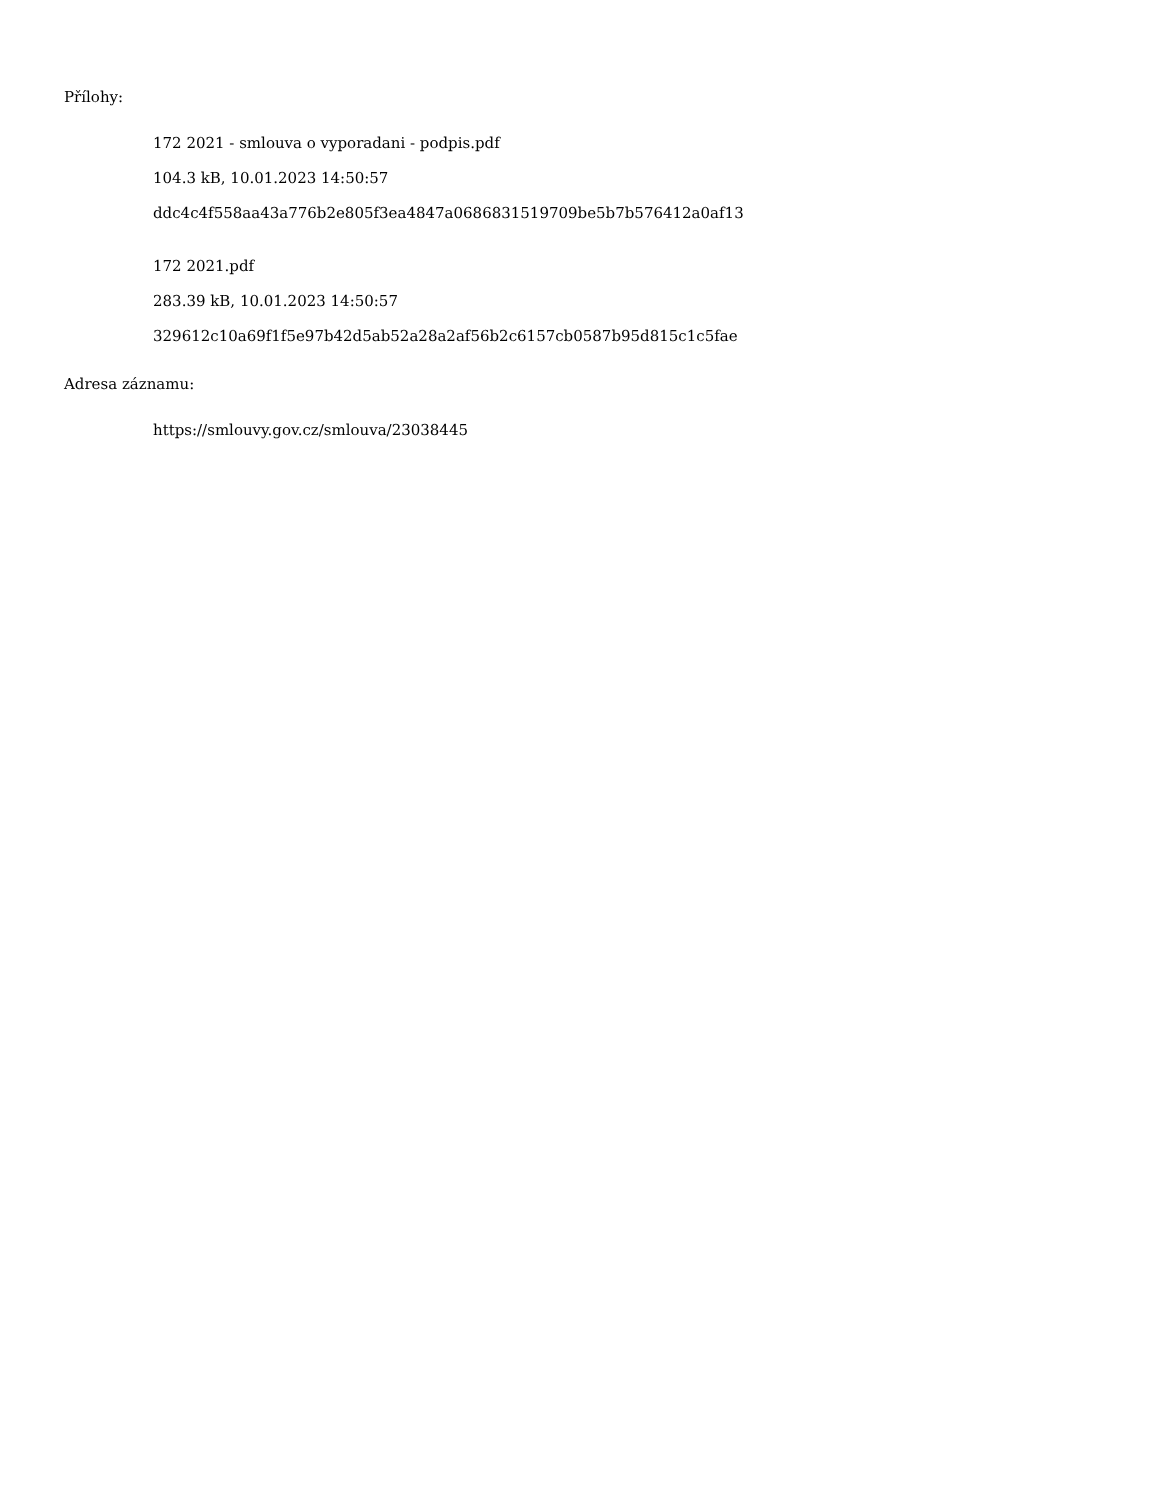Přílohy:
172 2021 - smlouva o vyporadani - podpis.pdf
104.3 kB, 10.01.2023 14:50:57
ddc4c4f558aa43a776b2e805f3ea4847a0686831519709be5b7b576412a0af13
172 2021.pdf
283.39 kB, 10.01.2023 14:50:57
329612c10a69f1f5e97b42d5ab52a28a2af56b2c6157cb0587b95d815c1c5fae
Adresa záznamu:
https://smlouvy.gov.cz/smlouva/23038445